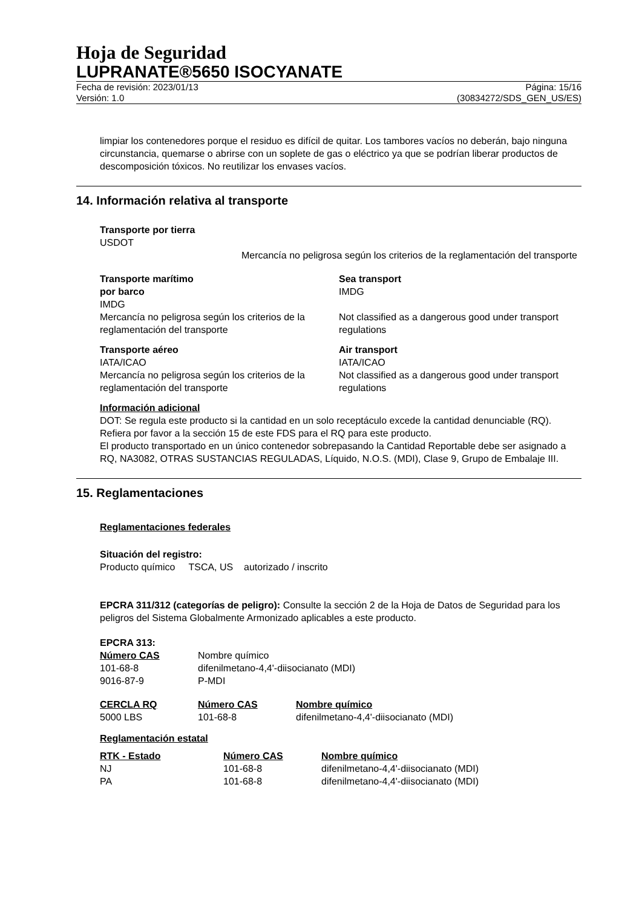Hoja de Seguridad
LUPRANATE®5650 ISOCYANATE
Fecha de revisión: 2023/01/13
Versión: 1.0
Página: 15/16
(30834272/SDS_GEN_US/ES)
limpiar los contenedores porque el residuo es difícil de quitar. Los tambores vacíos no deberán, bajo ninguna circunstancia, quemarse o abrirse con un soplete de gas o eléctrico ya que se podrían liberar productos de descomposición tóxicos. No reutilizar los envases vacíos.
14. Información relativa al transporte
Transporte por tierra
USDOT
Mercancía no peligrosa según los criterios de la reglamentación del transporte
Transporte marítimo
por barco
IMDG
Mercancía no peligrosa según los criterios de la reglamentación del transporte
Sea transport
IMDG
Not classified as a dangerous good under transport regulations
Transporte aéreo
IATA/ICAO
Mercancía no peligrosa según los criterios de la reglamentación del transporte
Air transport
IATA/ICAO
Not classified as a dangerous good under transport regulations
Información adicional
DOT: Se regula este producto si la cantidad en un solo receptáculo excede la cantidad denunciable (RQ). Refiera por favor a la sección 15 de este FDS para el RQ para este producto.
El producto transportado en un único contenedor sobrepasando la Cantidad Reportable debe ser asignado a RQ, NA3082, OTRAS SUSTANCIAS REGULADAS, Líquido, N.O.S. (MDI), Clase 9, Grupo de Embalaje III.
15. Reglamentaciones
Reglamentaciones federales
Situación del registro:
Producto químico TSCA, US autorizado / inscrito
EPCRA 311/312 (categorías de peligro): Consulte la sección 2 de la Hoja de Datos de Seguridad para los peligros del Sistema Globalmente Armonizado aplicables a este producto.
EPCRA 313:
| Número CAS | Nombre químico |
| 101-68-8 | difenilmetano-4,4'-diisocianato (MDI) |
| 9016-87-9 | P-MDI |
| CERCLA RQ | Número CAS | Nombre químico |
| 5000 LBS | 101-68-8 | difenilmetano-4,4'-diisocianato (MDI) |
Reglamentación estatal
| RTK - Estado | Número CAS | Nombre químico |
| NJ | 101-68-8 | difenilmetano-4,4'-diisocianato (MDI) |
| PA | 101-68-8 | difenilmetano-4,4'-diisocianato (MDI) |